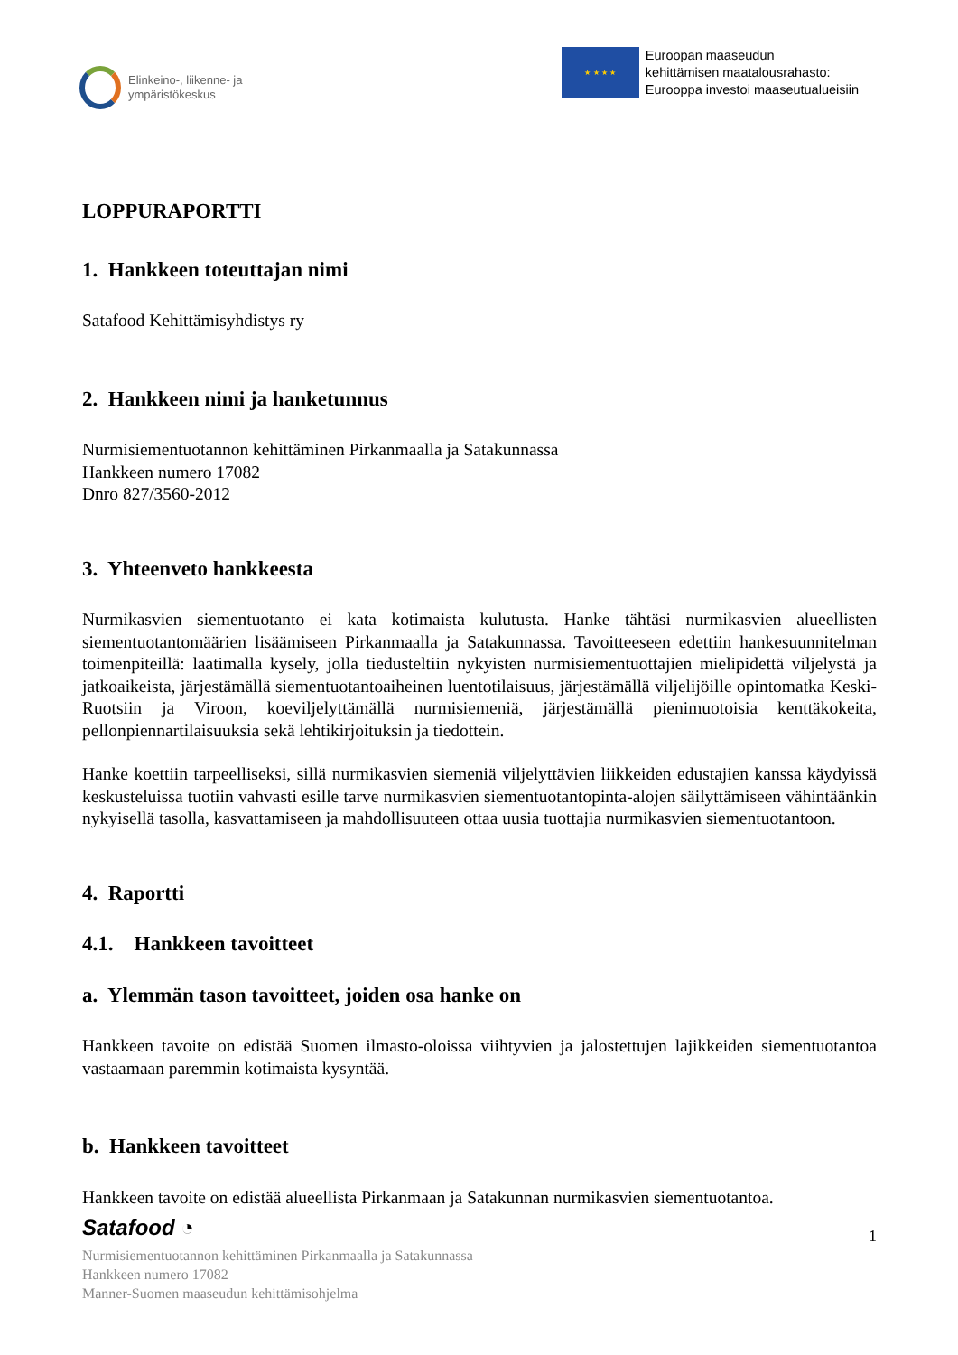Elinkeino-, liikenne- ja
ympäristökeskus
★ ★ ★ ★
Euroopan maaseudun
kehittämisen maatalousrahasto:
Eurooppa investoi maaseutualueisiin
LOPPURAPORTTI
1. Hankkeen toteuttajan nimi
Satafood Kehittämisyhdistys ry
2. Hankkeen nimi ja hanketunnus
Nurmisiementuotannon kehittäminen Pirkanmaalla ja Satakunnassa
Hankkeen numero 17082
Dnro 827/3560-2012
3. Yhteenveto hankkeesta
Nurmikasvien siementuotanto ei kata kotimaista kulutusta. Hanke tähtäsi nurmikasvien alueellisten siementuotantomäärien lisäämiseen Pirkanmaalla ja Satakunnassa. Tavoitteeseen edettiin hankesuunnitelman toimenpiteillä: laatimalla kysely, jolla tiedusteltiin nykyisten nurmisiementuottajien mielipidettä viljelystä ja jatkoaikeista, järjestämällä siementuotantoaiheinen luentotilaisuus, järjestämällä viljelijöille opintomatka Keski-Ruotsiin ja Viroon, koeviljelyttämällä nurmisiemeniä, järjestämällä pienimuotoisia kenttäkokeita, pellonpiennartilaisuuksia sekä lehtikirjoituksin ja tiedottein.
Hanke koettiin tarpeelliseksi, sillä nurmikasvien siemeniä viljelyttävien liikkeiden edustajien kanssa käydyissä keskusteluissa tuotiin vahvasti esille tarve nurmikasvien siementuotantopinta-alojen säilyttämiseen vähintäänkin nykyisellä tasolla, kasvattamiseen ja mahdollisuuteen ottaa uusia tuottajia nurmikasvien siementuotantoon.
4. Raportti
4.1. Hankkeen tavoitteet
a. Ylemmän tason tavoitteet, joiden osa hanke on
Hankkeen tavoite on edistää Suomen ilmasto-oloissa viihtyvien ja jalostettujen lajikkeiden siementuotantoa vastaamaan paremmin kotimaista kysyntää.
b. Hankkeen tavoitteet
Hankkeen tavoite on edistää alueellista Pirkanmaan ja Satakunnan nurmikasvien siementuotantoa.
Satafood ◔ 1
Nurmisiementuotannon kehittäminen Pirkanmaalla ja Satakunnassa
Hankkeen numero 17082
Manner-Suomen maaseudun kehittämisohjelma